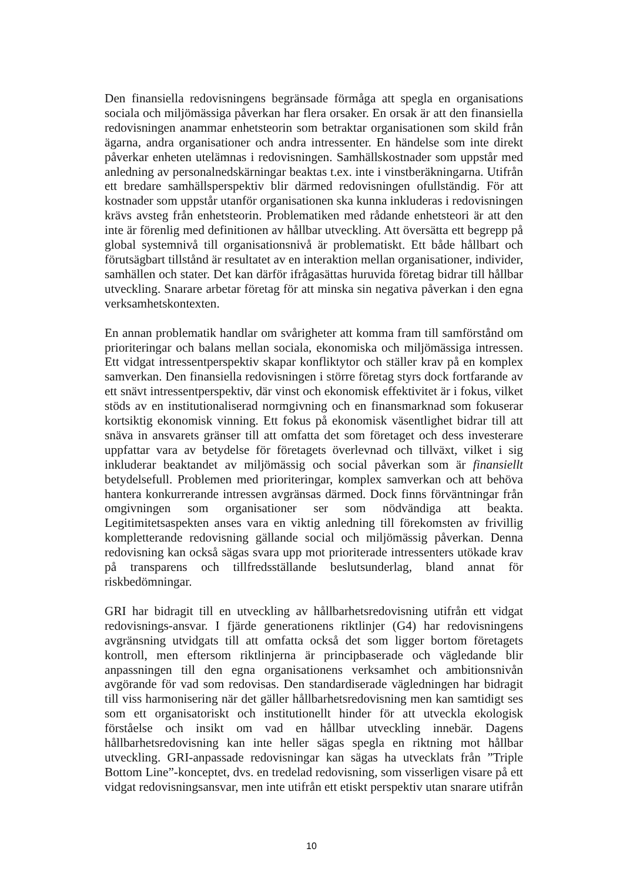Den finansiella redovisningens begränsade förmåga att spegla en organisations sociala och miljömässiga påverkan har flera orsaker. En orsak är att den finansiella redovisningen anammar enhetsteorin som betraktar organisationen som skild från ägarna, andra organisationer och andra intressenter. En händelse som inte direkt påverkar enheten utelämnas i redovisningen. Samhällskostnader som uppstår med anledning av personalnedskärningar beaktas t.ex. inte i vinstberäkningarna. Utifrån ett bredare samhällsperspektiv blir därmed redovisningen ofullständig. För att kostnader som uppstår utanför organisationen ska kunna inkluderas i redovisningen krävs avsteg från enhetsteorin. Problematiken med rådande enhetsteori är att den inte är förenlig med definitionen av hållbar utveckling. Att översätta ett begrepp på global systemnivå till organisationsnivå är problematiskt. Ett både hållbart och förutsägbart tillstånd är resultatet av en interaktion mellan organisationer, individer, samhällen och stater. Det kan därför ifrågasättas huruvida företag bidrar till hållbar utveckling. Snarare arbetar företag för att minska sin negativa påverkan i den egna verksamhetskontexten.
En annan problematik handlar om svårigheter att komma fram till samförstånd om prioriteringar och balans mellan sociala, ekonomiska och miljömässiga intressen. Ett vidgat intressentperspektiv skapar konfliktytor och ställer krav på en komplex samverkan. Den finansiella redovisningen i större företag styrs dock fortfarande av ett snävt intressentperspektiv, där vinst och ekonomisk effektivitet är i fokus, vilket stöds av en institutionaliserad normgivning och en finansmarknad som fokuserar kortsiktig ekonomisk vinning. Ett fokus på ekonomisk väsentlighet bidrar till att snäva in ansvarets gränser till att omfatta det som företaget och dess investerare uppfattar vara av betydelse för företagets överlevnad och tillväxt, vilket i sig inkluderar beaktandet av miljömässig och social påverkan som är finansiellt betydelsefull. Problemen med prioriteringar, komplex samverkan och att behöva hantera konkurrerande intressen avgränsas därmed. Dock finns förväntningar från omgivningen som organisationer ser som nödvändiga att beakta. Legitimitetsaspekten anses vara en viktig anledning till förekomsten av frivillig kompletterande redovisning gällande social och miljömässig påverkan. Denna redovisning kan också sägas svara upp mot prioriterade intressenters utökade krav på transparens och tillfredsställande beslutsunderlag, bland annat för riskbedömningar.
GRI har bidragit till en utveckling av hållbarhetsredovisning utifrån ett vidgat redovisnings-ansvar. I fjärde generationens riktlinjer (G4) har redovisningens avgränsning utvidgats till att omfatta också det som ligger bortom företagets kontroll, men eftersom riktlinjerna är principbaserade och vägledande blir anpassningen till den egna organisationens verksamhet och ambitionsnivån avgörande för vad som redovisas. Den standardiserade vägledningen har bidragit till viss harmonisering när det gäller hållbarhetsredovisning men kan samtidigt ses som ett organisatoriskt och institutionellt hinder för att utveckla ekologisk förståelse och insikt om vad en hållbar utveckling innebär. Dagens hållbarhetsredovisning kan inte heller sägas spegla en riktning mot hållbar utveckling. GRI-anpassade redovisningar kan sägas ha utvecklats från ”Triple Bottom Line”-konceptet, dvs. en tredelad redovisning, som visserligen visare på ett vidgat redovisningsansvar, men inte utifrån ett etiskt perspektiv utan snarare utifrån
10